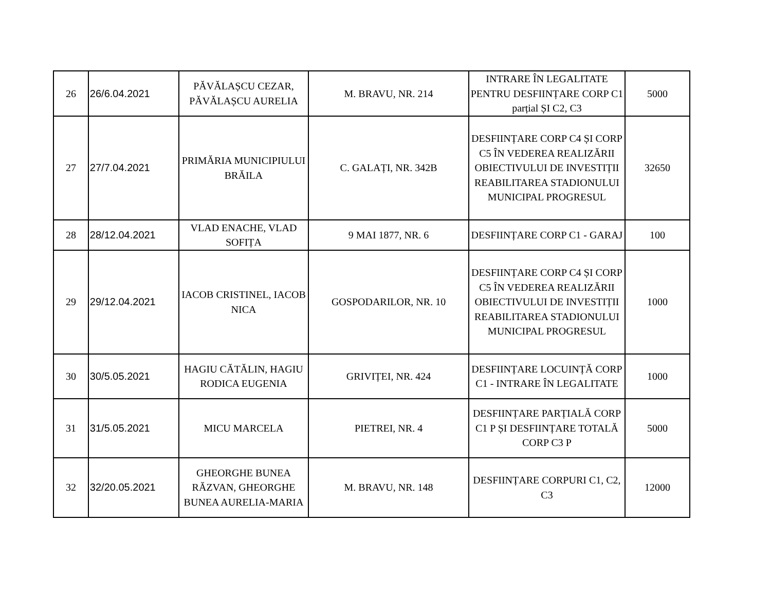| 26 | 26/6.04.2021 | PĂVĂLAȘCU CEZAR, PĂVĂLAȘCU AURELIA | M. BRAVU, NR. 214 | INTRARE ÎN LEGALITATE PENTRU DESFIINȚARE CORP C1 parțial ȘI C2, C3 | 5000 |
| 27 | 27/7.04.2021 | PRIMĂRIA MUNICIPIULUI BRĂILA | C. GALAȚI, NR. 342B | DESFIINȚARE CORP C4 ȘI CORP C5 ÎN VEDEREA REALIZĂRII OBIECTIVULUI DE INVESTIȚII REABILITAREA STADIONULUI MUNICIPAL PROGRESUL | 32650 |
| 28 | 28/12.04.2021 | VLAD ENACHE, VLAD SOFIȚA | 9 MAI 1877, NR. 6 | DESFIINȚARE CORP C1 - GARAJ | 100 |
| 29 | 29/12.04.2021 | IACOB CRISTINEL, IACOB NICA | GOSPODARILOR, NR. 10 | DESFIINȚARE CORP C4 ȘI CORP C5 ÎN VEDEREA REALIZĂRII OBIECTIVULUI DE INVESTIȚII REABILITAREA STADIONULUI MUNICIPAL PROGRESUL | 1000 |
| 30 | 30/5.05.2021 | HAGIU CĂTĂLIN, HAGIU RODICA EUGENIA | GRIVIȚEI, NR. 424 | DESFIINȚARE LOCUINȚĂ CORP C1 - INTRARE ÎN LEGALITATE | 1000 |
| 31 | 31/5.05.2021 | MICU MARCELA | PIETREI, NR. 4 | DESFIINȚARE PARȚIALĂ CORP C1 P ȘI DESFIINȚARE TOTALĂ CORP C3 P | 5000 |
| 32 | 32/20.05.2021 | GHEORGHE BUNEA RĂZVAN, GHEORGHE BUNEA AURELIA-MARIA | M. BRAVU, NR. 148 | DESFIINȚARE CORPURI C1, C2, C3 | 12000 |